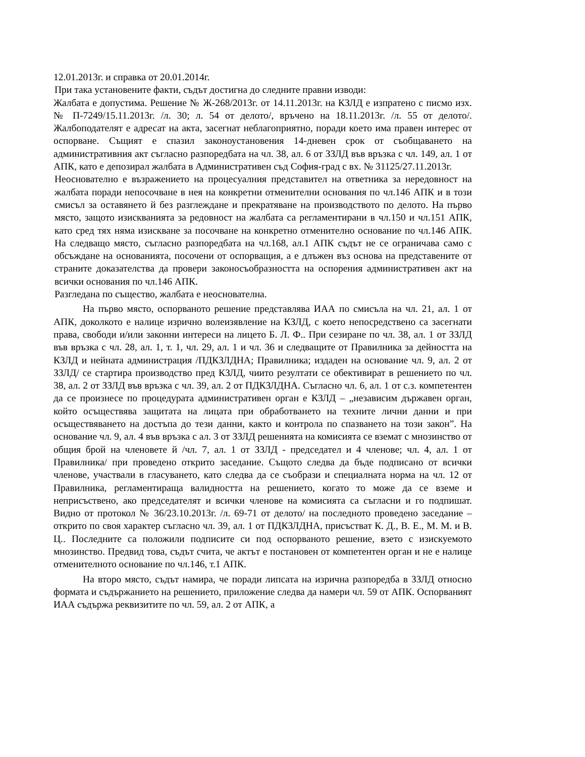12.01.2013г. и справка от 20.01.2014г.
При така установените факти, съдът достигна до следните правни изводи:
Жалбата е допустима. Решение № Ж-268/2013г. от 14.11.2013г. на КЗЛД е изпратено с писмо изх. № П-7249/15.11.2013г. /л. 30; л. 54 от делото/, връчено на 18.11.2013г. /л. 55 от делото/. Жалбоподателят е адресат на акта, засегнат неблагоприятно, поради което има правен интерес от оспорване. Същият е спазил законоустановения 14-дневен срок от съобщаването на административния акт съгласно разпоредбата на чл. 38, ал. 6 от ЗЗЛД във връзка с чл. 149, ал. 1 от АПК, като е депозирал жалбата в Административен съд София-град с вх. № 31125/27.11.2013г.
Неоснователно е възражението на процесуалния представител на ответника за нередовност на жалбата поради непосочване в нея на конкретни отменителни основания по чл.146 АПК и в този смисъл за оставянето й без разглеждане и прекратяване на производството по делото. На първо място, защото изискванията за редовност на жалбата са регламентирани в чл.150 и чл.151 АПК, като сред тях няма изискване за посочване на конкретно отменително основание по чл.146 АПК. На следващо място, съгласно разпоредбата на чл.168, ал.1 АПК съдът не се ограничава само с обсъждане на основанията, посочени от оспорващия, а е длъжен въз основа на представените от страните доказателства да провери законосъобразността на оспорения административен акт на всички основания по чл.146 АПК.
Разгледана по същество, жалбата е неоснователна.
На първо място, оспорваното решение представлява ИАА по смисъла на чл. 21, ал. 1 от АПК, доколкото е налице изрично волеизявление на КЗЛД, с което непосредствено са засегнати права, свободи и/или законни интереси на лицето Б. Л. Ф.. При сезиране по чл. 38, ал. 1 от ЗЗЛД във връзка с чл. 28, ал. 1, т. 1, чл. 29, ал. 1 и чл. 36 и следващите от Правилника за дейността на КЗЛД и нейната администрация /ПДКЗЛДНА; Правилника; издаден на основание чл. 9, ал. 2 от ЗЗЛД/ се стартира производство пред КЗЛД, чиито резултати се обективират в решението по чл. 38, ал. 2 от ЗЗЛД във връзка с чл. 39, ал. 2 от ПДКЗЛДНА. Съгласно чл. 6, ал. 1 от с.з. компетентен да се произнесе по процедурата административен орган е КЗЛД – „независим държавен орган, който осъществява защитата на лицата при обработването на техните лични данни и при осъществяването на достъпа до тези данни, както и контрола по спазването на този закон”. На основание чл. 9, ал. 4 във връзка с ал. 3 от ЗЗЛД решенията на комисията се вземат с мнозинство от общия брой на членовете й /чл. 7, ал. 1 от ЗЗЛД - председател и 4 членове; чл. 4, ал. 1 от Правилника/ при проведено открито заседание. Същото следва да бъде подписано от всички членове, участвали в гласуването, като следва да се съобрази и специалната норма на чл. 12 от Правилника, регламентираща валидността на решението, когато то може да се вземе и неприсъствено, ако председателят и всички членове на комисията са съгласни и го подпишат. Видно от протокол № 36/23.10.2013г. /л. 69-71 от делото/ на последното проведено заседание – открито по своя характер съгласно чл. 39, ал. 1 от ПДКЗЛДНА, присъстват К. Д., В. Е., М. М. и В. Ц.. Последните са положили подписите си под оспорваното решение, взето с изискуемото мнозинство. Предвид това, съдът счита, че актът е постановен от компетентен орган и не е налице отменителното основание по чл.146, т.1 АПК.
На второ място, съдът намира, че поради липсата на изрична разпоредба в ЗЗЛД относно формата и съдържанието на решението, приложение следва да намери чл. 59 от АПК. Оспорваният ИАА съдържа реквизитите по чл. 59, ал. 2 от АПК, а